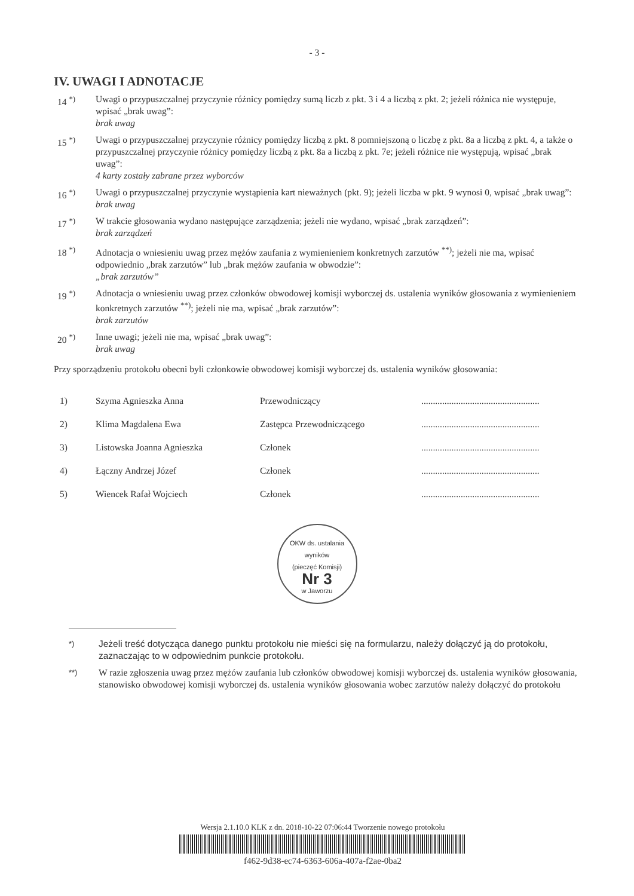- 3 -
IV. UWAGI I ADNOTACJE
14 <sup>*)</sup> Uwagi o przypuszczalnej przyczynie różnicy pomiędzy sumą liczb z pkt. 3 i 4 a liczbą z pkt. 2; jeżeli różnica nie występuje, wpisać „brak uwag”:
brak uwag
15 <sup>*)</sup> Uwagi o przypuszczalnej przyczynie różnicy pomiędzy liczbą z pkt. 8 pomniejszoną o liczbę z pkt. 8a a liczbą z pkt. 4, a także o przypuszczalnej przyczynie różnicy pomiędzy liczbą z pkt. 8a a liczbą z pkt. 7e; jeżeli różnice nie występują, wpisać „brak uwag”:
4 karty zostały zabrane przez wyborców
16 <sup>*)</sup> Uwagi o przypuszczalnej przyczynie wystąpienia kart nieważnych (pkt. 9); jeżeli liczba w pkt. 9 wynosi 0, wpisać „brak uwag”:
brak uwag
17 <sup>*)</sup> W trakcie głosowania wydano następujące zarządzenia; jeżeli nie wydano, wpisać „brak zarządzeń”:
brak zarządzeń
18 <sup>*)</sup> Adnotacja o wniesieniu uwag przez mężów zaufania z wymienieniem konkretnych zarzutów <sup>**)</sup>; jeżeli nie ma, wpisać odpowiednio „brak zarzutów” lub „brak mężów zaufania w obwodzie”:
„brak zarzutów”
19 <sup>*)</sup> Adnotacja o wniesieniu uwag przez członków obwodowej komisji wyborczej ds. ustalenia wyników głosowania z wymienieniem konkretnych zarzutów <sup>**)</sup>; jeżeli nie ma, wpisać „brak zarzutów”:
brak zarzutów
20 <sup>*)</sup> Inne uwagi; jeżeli nie ma, wpisać „brak uwag”:
brak uwag
Przy sporządzeniu protokołu obecni byli członkowie obwodowej komisji wyborczej ds. ustalenia wyników głosowania:
| 1) | Szyma Agnieszka Anna | Przewodniczący | ................................................... |
| 2) | Klima Magdalena Ewa | Zastępca Przewodniczącego | ................................................... |
| 3) | Listowska Joanna Agnieszka | Członek | ................................................... |
| 4) | Łączny Andrzej Józef | Członek | ................................................... |
| 5) | Wiencek Rafał Wojciech | Członek | ................................................... |
OKW ds. ustalania wyników
(pieczęć Komisji)
Nr 3
w Jaworzu
<sup>*)</sup> Jeżeli treść dotycząca danego punktu protokołu nie mieści się na formularzu, należy dołączyć ją do protokołu, zaznaczając to w odpowiednim punkcie protokołu.
<sup>**)</sup> W razie zgłoszenia uwag przez mężów zaufania lub członków obwodowej komisji wyborczej ds. ustalenia wyników głosowania, stanowisko obwodowej komisji wyborczej ds. ustalenia wyników głosowania wobec zarzutów należy dołączyć do protokołu
Wersja 2.1.10.0 KLK z dn. 2018-10-22 07:06:44 Tworzenie nowego protokołu
f462-9d38-ec74-6363-606a-407a-f2ae-0ba2